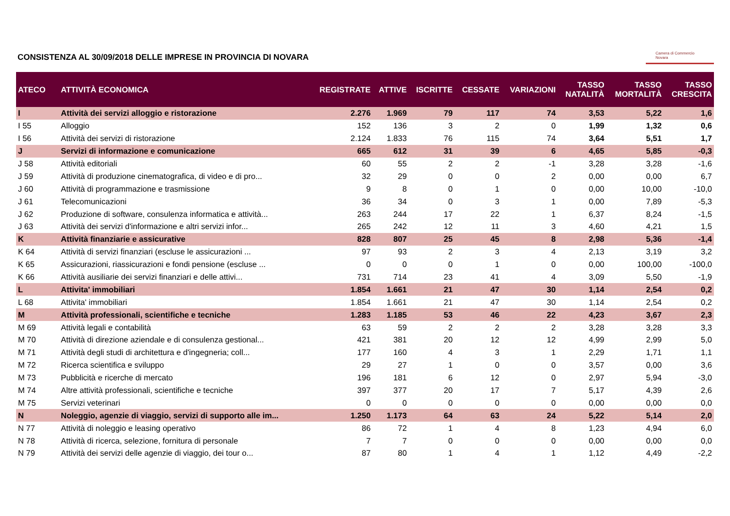CONSISTENZA AL 30/09/2018 DELLE IMPRESE IN PROVINCIA DI NOVARA
Camera di Commercio
Novara
| ATECO | ATTIVITÀ ECONOMICA | REGISTRATE | ATTIVE | ISCRITTE | CESSATE | VARIAZIONI | TASSO NATALITÀ | TASSO MORTALITÀ | TASSO CRESCITA |
| --- | --- | --- | --- | --- | --- | --- | --- | --- | --- |
| I | Attività dei servizi alloggio e ristorazione | 2.276 | 1.969 | 79 | 117 | 74 | 3,53 | 5,22 | 1,6 |
| I 55 | Alloggio | 152 | 136 | 3 | 2 | 0 | 1,99 | 1,32 | 0,6 |
| I 56 | Attività dei servizi di ristorazione | 2.124 | 1.833 | 76 | 115 | 74 | 3,64 | 5,51 | 1,7 |
| J | Servizi di informazione e comunicazione | 665 | 612 | 31 | 39 | 6 | 4,65 | 5,85 | -0,3 |
| J 58 | Attività editoriali | 60 | 55 | 2 | 2 | -1 | 3,28 | 3,28 | -1,6 |
| J 59 | Attività di produzione cinematografica, di video e di pro... | 32 | 29 | 0 | 0 | 2 | 0,00 | 0,00 | 6,7 |
| J 60 | Attività di programmazione e trasmissione | 9 | 8 | 0 | 1 | 0 | 0,00 | 10,00 | -10,0 |
| J 61 | Telecomunicazioni | 36 | 34 | 0 | 3 | 1 | 0,00 | 7,89 | -5,3 |
| J 62 | Produzione di software, consulenza informatica e attività... | 263 | 244 | 17 | 22 | 1 | 6,37 | 8,24 | -1,5 |
| J 63 | Attività dei servizi d'informazione e altri servizi infor... | 265 | 242 | 12 | 11 | 3 | 4,60 | 4,21 | 1,5 |
| K | Attività finanziarie e assicurative | 828 | 807 | 25 | 45 | 8 | 2,98 | 5,36 | -1,4 |
| K 64 | Attività di servizi finanziari (escluse le assicurazioni ... | 97 | 93 | 2 | 3 | 4 | 2,13 | 3,19 | 3,2 |
| K 65 | Assicurazioni, riassicurazioni e fondi pensione (escluse ... | 0 | 0 | 0 | 1 | 0 | 0,00 | 100,00 | -100,0 |
| K 66 | Attività ausiliarie dei servizi finanziari e delle attivi... | 731 | 714 | 23 | 41 | 4 | 3,09 | 5,50 | -1,9 |
| L | Attivita' immobiliari | 1.854 | 1.661 | 21 | 47 | 30 | 1,14 | 2,54 | 0,2 |
| L 68 | Attivita' immobiliari | 1.854 | 1.661 | 21 | 47 | 30 | 1,14 | 2,54 | 0,2 |
| M | Attività professionali, scientifiche e tecniche | 1.283 | 1.185 | 53 | 46 | 22 | 4,23 | 3,67 | 2,3 |
| M 69 | Attività legali e contabilità | 63 | 59 | 2 | 2 | 2 | 3,28 | 3,28 | 3,3 |
| M 70 | Attività di direzione aziendale e di consulenza gestional... | 421 | 381 | 20 | 12 | 12 | 4,99 | 2,99 | 5,0 |
| M 71 | Attività degli studi di architettura e d'ingegneria; coll... | 177 | 160 | 4 | 3 | 1 | 2,29 | 1,71 | 1,1 |
| M 72 | Ricerca scientifica e sviluppo | 29 | 27 | 1 | 0 | 0 | 3,57 | 0,00 | 3,6 |
| M 73 | Pubblicità e ricerche di mercato | 196 | 181 | 6 | 12 | 0 | 2,97 | 5,94 | -3,0 |
| M 74 | Altre attività professionali, scientifiche e tecniche | 397 | 377 | 20 | 17 | 7 | 5,17 | 4,39 | 2,6 |
| M 75 | Servizi veterinari | 0 | 0 | 0 | 0 | 0 | 0,00 | 0,00 | 0,0 |
| N | Noleggio, agenzie di viaggio, servizi di supporto alle im... | 1.250 | 1.173 | 64 | 63 | 24 | 5,22 | 5,14 | 2,0 |
| N 77 | Attività di noleggio e leasing operativo | 86 | 72 | 1 | 4 | 8 | 1,23 | 4,94 | 6,0 |
| N 78 | Attività di ricerca, selezione, fornitura di personale | 7 | 7 | 0 | 0 | 0 | 0,00 | 0,00 | 0,0 |
| N 79 | Attività dei servizi delle agenzie di viaggio, dei tour o... | 87 | 80 | 1 | 4 | 1 | 1,12 | 4,49 | -2,2 |